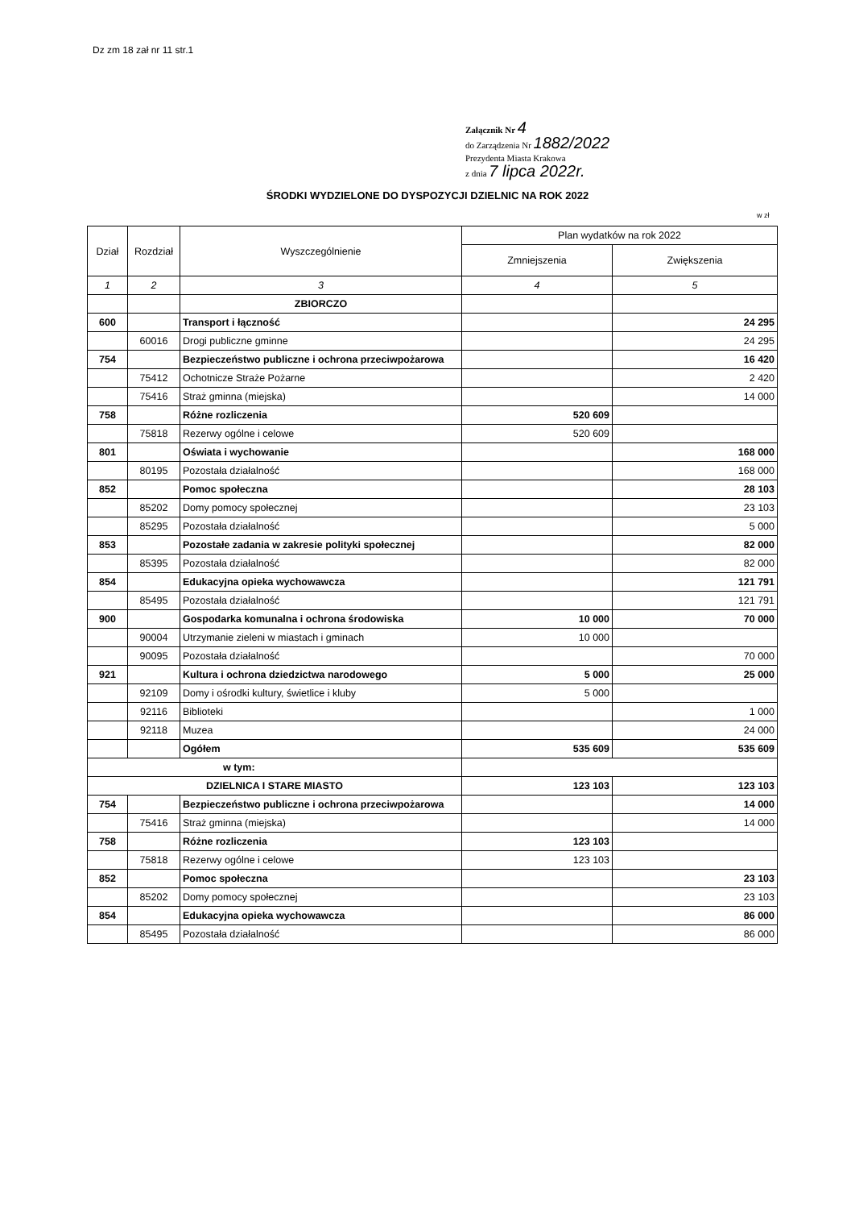Dz zm 18 zał nr 11 str.1
Załącznik Nr 4
do Zarządzenia Nr 1882/2022
Prezydenta Miasta Krakowa
z dnia 7 lipca 2022r.
ŚRODKI WYDZIELONE DO DYSPOZYCJI DZIELNIC NA ROK 2022
w zł
| Dział | Rozdział | Wyszczególnienie | Plan wydatków na rok 2022 | |
| --- | --- | --- | --- | --- |
| | | | Zmniejszenia | Zwiększenia |
| 1 | 2 | 3 | 4 | 5 |
| | | ZBIORCZO | | |
| 600 | | Transport i łączność | | 24 295 |
| | 60016 | Drogi publiczne gminne | | 24 295 |
| 754 | | Bezpieczeństwo publiczne i ochrona przeciwpożarowa | | 16 420 |
| | 75412 | Ochotnicze Straże Pożarne | | 2 420 |
| | 75416 | Straż gminna (miejska) | | 14 000 |
| 758 | | Różne rozliczenia | 520 609 | |
| | 75818 | Rezerwy ogólne i celowe | 520 609 | |
| 801 | | Oświata i wychowanie | | 168 000 |
| | 80195 | Pozostała działalność | | 168 000 |
| 852 | | Pomoc społeczna | | 28 103 |
| | 85202 | Domy pomocy społecznej | | 23 103 |
| | 85295 | Pozostała działalność | | 5 000 |
| 853 | | Pozostałe zadania w zakresie polityki społecznej | | 82 000 |
| | 85395 | Pozostała działalność | | 82 000 |
| 854 | | Edukacyjna opieka wychowawcza | | 121 791 |
| | 85495 | Pozostała działalność | | 121 791 |
| 900 | | Gospodarka komunalna i ochrona środowiska | 10 000 | 70 000 |
| | 90004 | Utrzymanie zieleni w miastach i gminach | 10 000 | |
| | 90095 | Pozostała działalność | | 70 000 |
| 921 | | Kultura i ochrona dziedzictwa narodowego | 5 000 | 25 000 |
| | 92109 | Domy i ośrodki kultury, świetlice i kluby | 5 000 | |
| | 92116 | Biblioteki | | 1 000 |
| | 92118 | Muzea | | 24 000 |
| | | Ogółem | 535 609 | 535 609 |
| w tym: | | | | |
| DZIELNICA I STARE MIASTO | | | 123 103 | 123 103 |
| 754 | | Bezpieczeństwo publiczne i ochrona przeciwpożarowa | | 14 000 |
| | 75416 | Straż gminna (miejska) | | 14 000 |
| 758 | | Różne rozliczenia | 123 103 | |
| | 75818 | Rezerwy ogólne i celowe | 123 103 | |
| 852 | | Pomoc społeczna | | 23 103 |
| | 85202 | Domy pomocy społecznej | | 23 103 |
| 854 | | Edukacyjna opieka wychowawcza | | 86 000 |
| | 85495 | Pozostała działalność | | 86 000 |